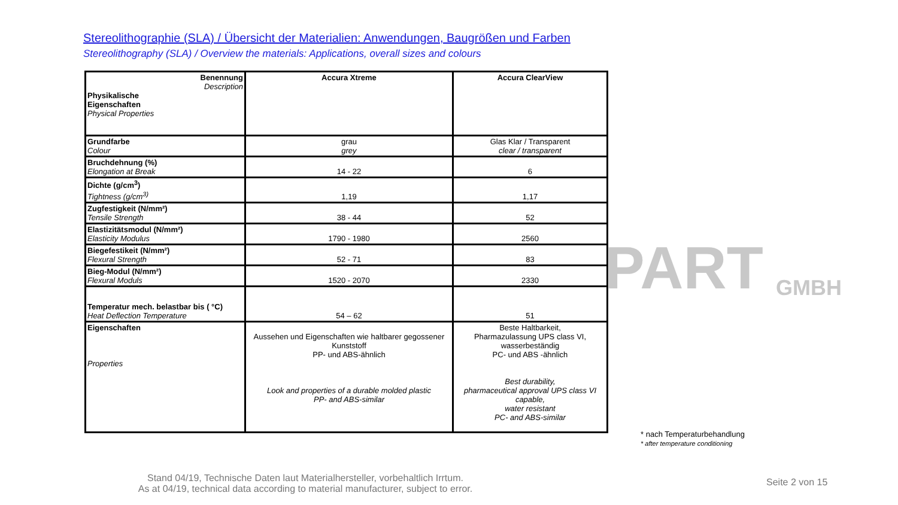PART GMBH
Stereolithographie (SLA) / Übersicht der Materialien: Anwendungen, Baugrößen und Farben
Stereolithography (SLA) / Overview the materials: Applications, overall sizes and colours
| Benennung Description Physikalische Eigenschaften Physical Properties | Accura Xtreme | Accura ClearView |
| Grundfarbe Colour | grau grey | Glas Klar / Transparent clear / transparent |
| Bruchdehnung (%) Elongation at Break | 14 - 22 | 6 |
| Dichte (g/cm<sup>3</sup>) Tightness (g/cm<sup>3)</sup> | 1,19 | 1,17 |
| Zugfestigkeit (N/mm²) Tensile Strength | 38 - 44 | 52 |
| Elastizitätsmodul (N/mm²) Elasticity Modulus | 1790 - 1980 | 2560 |
| Biegefestikeit (N/mm²) Flexural Strength | 52 - 71 | 83 |
| Bieg-Modul (N/mm²) Flexural Moduls | 1520 - 2070 | 2330 |
| Temperatur mech. belastbar bis ( °C) Heat Deflection Temperature | 54 – 62 | 51 |
| Eigenschaften Properties | Aussehen und Eigenschaften wie haltbarer gegossener Kunststoff PP- und ABS-ähnlich Look and properties of a durable molded plastic PP- and ABS-similar | Beste Haltbarkeit, Pharmazulassung UPS class VI, wasserbeständig PC- und ABS -ähnlich Best durability, pharmaceutical approval UPS class VI capable, water resistant PC- and ABS-similar |
Stand 04/19, Technische Daten laut Materialhersteller, vorbehaltlich Irrtum.
As at 04/19, technical data according to material manufacturer, subject to error.
* nach Temperaturbehandlung
* after temperature conditioning
Seite 2 von 15